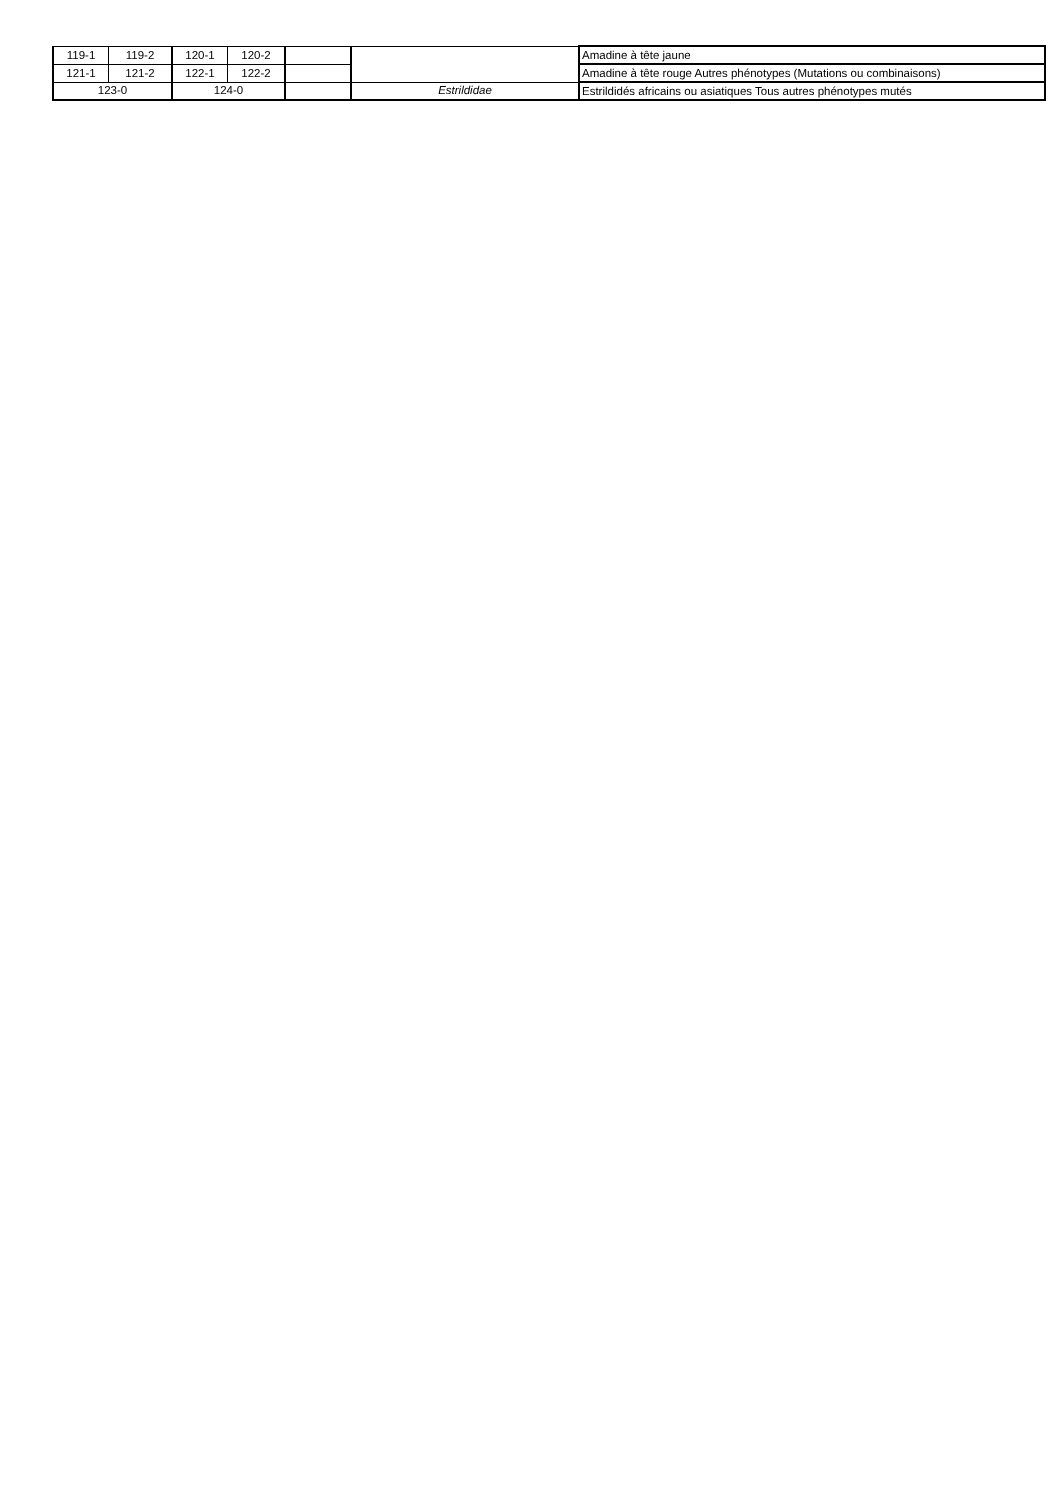| 119-1 | 119-2 | 120-1 | 120-2 | | | Amadine à tête jaune |
| 121-1 | 121-2 | 122-1 | 122-2 | | | Amadine à tête rouge Autres phénotypes (Mutations ou combinaisons) |
| 123-0 | | 124-0 | | | Estrildidae | Estrildidés africains ou asiatiques Tous autres phénotypes mutés |